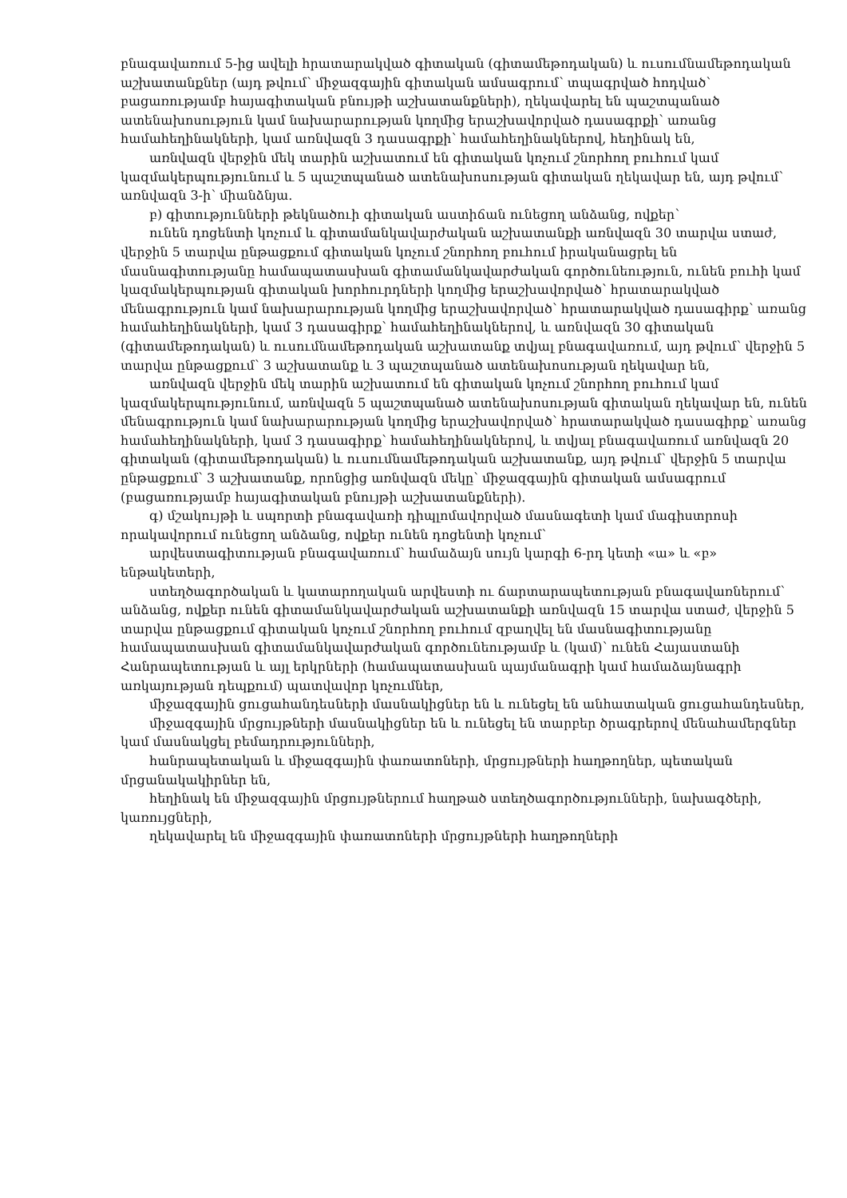բնագավառում 5-ից ավելի հրատարակված գիտական (գիտամեթոդական) և ուսումնամեթոդական աշխատանքներ (այդ թվում՝ միջազգային գիտական ամսագրում՝ տպագրված հոդված՝ բացառությամբ հայագիտական բնույթի աշխատանքների), ղեկավարել են պաշտպանած ատենախոսություն կամ նախարարության կողմից երաշխավորված դասագրքի՝ առանց համահեղինակների, կամ առնվազն 3 դասագրքի՝ համահեղինակներով, հեղինակ են,
առնվազն վերջին մեկ տարին աշխատում են գիտական կոչում շնորհող բուհում կամ կազմակերպությունում և 5 պաշտպանած ատենախոսության գիտական ղեկավար են, այդ թվում՝ առնվազն 3-ի՝ միանձնյա.
բ) գիտությունների թեկնածուի գիտական աստիճան ունեցող անձանց, ովքեր՝
ունեն դոցենտի կոչում և գիտամանկավարժական աշխատանքի առնվազն 30 տարվա ստաժ, վերջին 5 տարվա ընթացքում գիտական կոչում շնորհող բուհում իրականացրել են մասնագիտությանը համապատասխան գիտամանկավարժական գործունեություն, ունեն բուհի կամ կազմակերպության գիտական խորհուրդների կողմից երաշխավորված՝ հրատարակված մենագրություն կամ նախարարության կողմից երաշխավորված՝ հրատարակված դասագիրք՝ առանց համահեղինակների, կամ 3 դասագիրք՝ համահեղինակներով, և առնվազն 30 գիտական (գիտամեթոդական) և ուսումնամեթոդական աշխատանք տվյալ բնագավառում, այդ թվում՝ վերջին 5 տարվա ընթացքում՝ 3 աշխատանք և 3 պաշտպանած ատենախոսության ղեկավար են,
առնվազն վերջին մեկ տարին աշխատում են գիտական կոչում շնորհող բուհում կամ կազմակերպությունում, առնվազն 5 պաշտպանած ատենախոսության գիտական ղեկավար են, ունեն մենագրություն կամ նախարարության կողմից երաշխավորված՝ հրատարակված դասագիրք՝ առանց համահեղինակների, կամ 3 դասագիրք՝ համահեղինակներով, և տվյալ բնագավառում առնվազն 20 գիտական (գիտամեթոդական) և ուսումնամեթոդական աշխատանք, այդ թվում՝ վերջին 5 տարվա ընթացքում՝ 3 աշխատանք, որոնցից առնվազն մեկը՝ միջազգային գիտական ամսագրում (բացառությամբ հայագիտական բնույթի աշխատանքների).
գ) մշակույթի և սպորտի բնագավառի դիպլոմավորված մասնագետի կամ մագիստրոսի որակավորում ունեցող անձանց, ովքեր ունեն դոցենտի կոչում՝
արվեստագիտության բնագավառում՝ համաձայն սույն կարգի 6-րդ կետի «ա» և «բ» ենթակետերի,
ստեղծագործական և կատարողական արվեստի ու ճարտարապետության բնագավառներում՝ անձանց, ովքեր ունեն գիտամանկավարժական աշխատանքի առնվազն 15 տարվա ստաժ, վերջին 5 տարվա ընթացքում գիտական կոչում շնորհող բուհում զբաղվել են մասնագիտությանը համապատասխան գիտամանկավարժական գործունեությամբ և (կամ)՝ ունեն Հայաստանի Հանրապետության և այլ երկրների (համապատասխան պայմանագրի կամ համաձայնագրի առկայության դեպքում) պատվավոր կոչումներ,
միջազգային ցուցահանդեսների մասնակիցներ են և ունեցել են անհատական ցուցահանդեսներ,
միջազգային մրցույթների մասնակիցներ են և ունեցել են տարբեր ծրագրերով մենահամերգներ կամ մասնակցել բեմադրությունների,
հանրապետական և միջազգային փառատոների, մրցույթների հաղթողներ, պետական մրցանակակիրներ են,
հեղինակ են միջազգային մրցույթներում հաղթած ստեղծագործությունների, նախագծերի, կառույցների,
ղեկավարել են միջազգային փառատոների մրցույթների հաղթողների